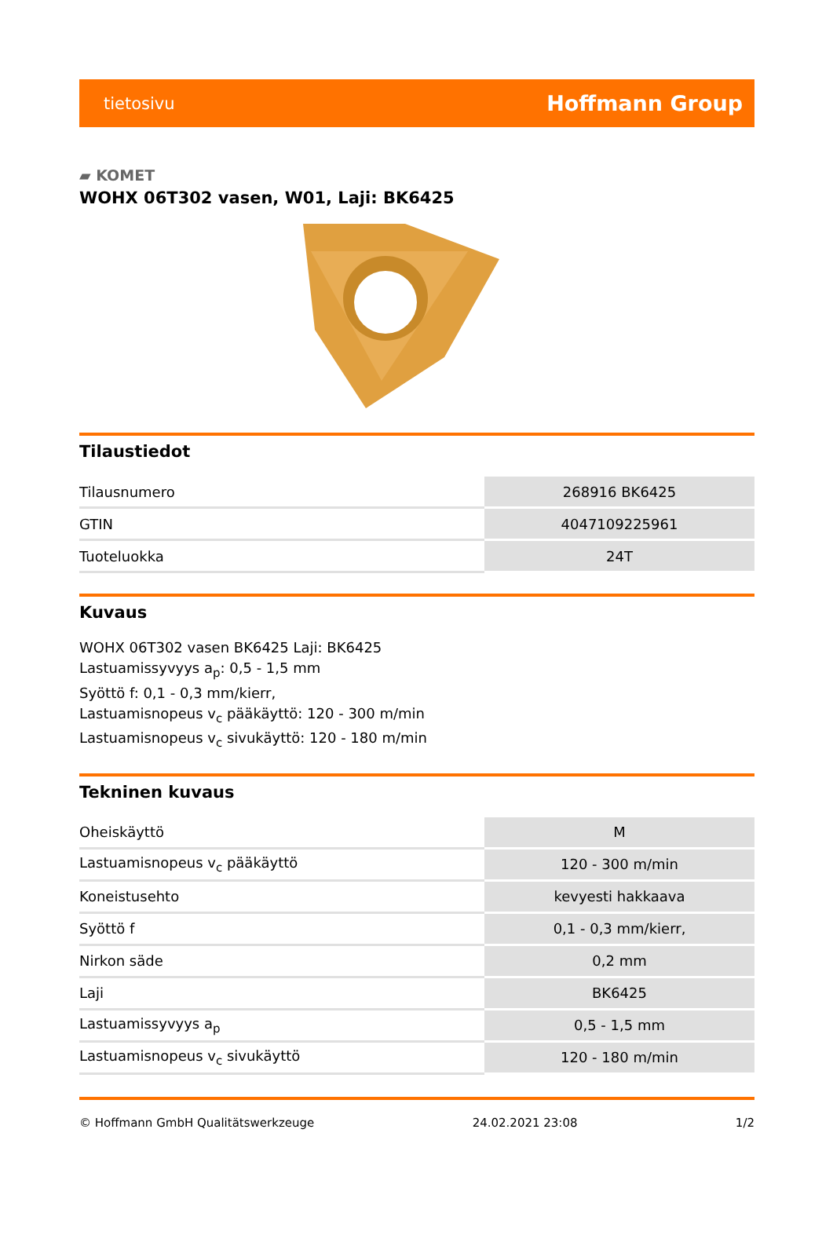tietosivu Hoffmann Group
▰ KOMET
WOHX 06T302 vasen, W01, Laji: BK6425
Tilaustiedot
| Tilausnumero | 268916 BK6425 |
| GTIN | 4047109225961 |
| Tuoteluokka | 24T |
Kuvaus
WOHX 06T302 vasen BK6425 Laji: BK6425
Lastuamissyvyys a<sub>p</sub>: 0,5 - 1,5 mm
Syöttö f: 0,1 - 0,3 mm/kierr,
Lastuamisnopeus v<sub>c</sub> pääkäyttö: 120 - 300 m/min
Lastuamisnopeus v<sub>c</sub> sivukäyttö: 120 - 180 m/min
Tekninen kuvaus
| Oheiskäyttö | M |
| Lastuamisnopeus v<sub>c</sub> pääkäyttö | 120 - 300 m/min |
| Koneistusehto | kevyesti hakkaava |
| Syöttö f | 0,1 - 0,3 mm/kierr, |
| Nirkon säde | 0,2 mm |
| Laji | BK6425 |
| Lastuamissyvyys a<sub>p</sub> | 0,5 - 1,5 mm |
| Lastuamisnopeus v<sub>c</sub> sivukäyttö | 120 - 180 m/min |
© Hoffmann GmbH Qualitätswerkzeuge 24.02.2021 23:08 1/2